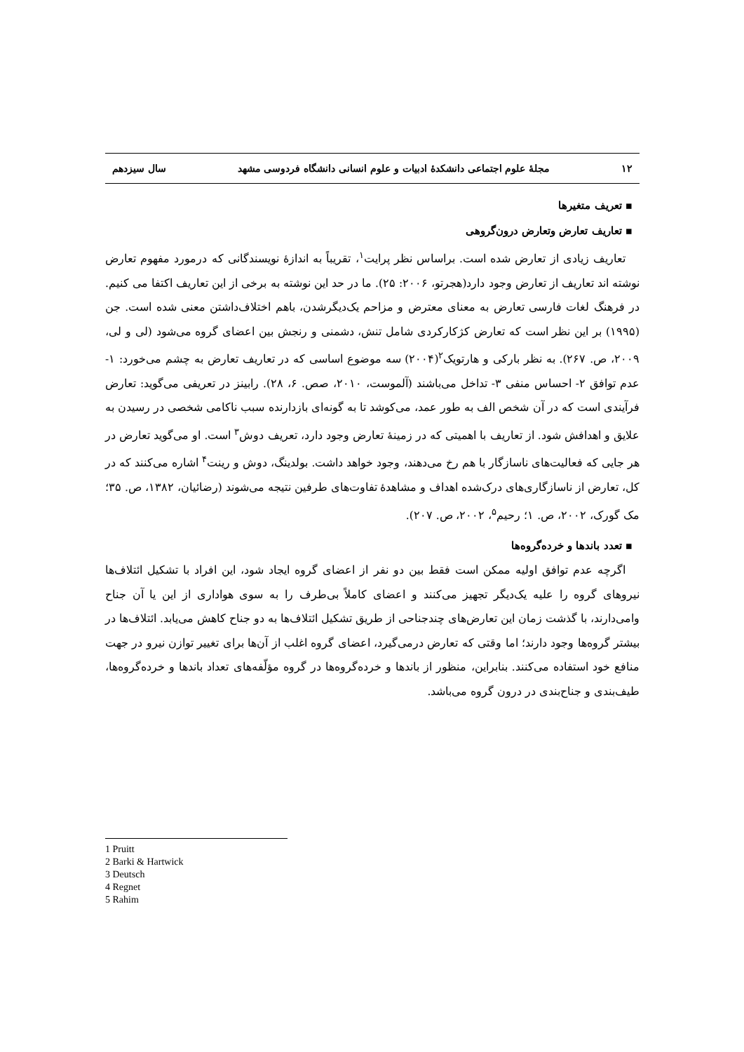۱۲ مجلهٔ علوم اجتماعی دانشکدهٔ ادبیات و علوم انسانی دانشگاه فردوسی مشهد سال سیزدهم
▪ تعریف متغیرها
▪ تعاریف تعارض وتعارض درون‌گروهی
تعاریف زیادی از تعارض شده است. براساس نظر پرایت<sup>۱</sup>، تقریباً به اندازهٔ نویسندگانی که درمورد مفهوم تعارض نوشته اند تعاریف از تعارض وجود دارد(هجرتو، ۲۰۰۶: ۲۵). ما در حد این نوشته به برخی از این تعاریف اکتفا می کنیم. در فرهنگ لغات فارسی تعارض به معنای معترض و مزاحم یک‌دیگرشدن، باهم اختلاف‌داشتن معنی شده است. جن (۱۹۹۵) بر این نظر است که تعارض کژکارکردی شامل تنش، دشمنی و رنجش بین اعضای گروه می‌شود (لی و لی، ۲۰۰۹، ص. ۲۶۷). به نظر بارکی و هارتویک<sup>۲</sup>(۲۰۰۴) سه موضوع اساسی که در تعاریف تعارض به چشم می‌خورد: ۱- عدم توافق ۲- احساس منفی ۳- تداخل می‌باشند (آلموست، ۲۰۱۰، صص. ۶، ۲۸). رابینز در تعریفی می‌گوید: تعارض فرآیندی است که در آن شخص الف به طور عمد، می‌کوشد تا به گونه‌ای بازدارنده سبب ناکامی شخصی در رسیدن به علایق و اهدافش شود. از تعاریف با اهمیتی که در زمینهٔ تعارض وجود دارد، تعریف دوش<sup>۳</sup> است. او می‌گوید تعارض در هر جایی که فعالیت‌های ناسازگار با هم رخ می‌دهند، وجود خواهد داشت. بولدینگ، دوش و رینت<sup>۴</sup> اشاره می‌کنند که در کل، تعارض از ناسازگاری‌های درک‌شده اهداف و مشاهدهٔ تفاوت‌های طرفین نتیجه می‌شوند (رضائیان، ۱۳۸۲، ص. ۳۵؛ مک گورک، ۲۰۰۲، ص. ۱؛ رحیم<sup>۵</sup>، ۲۰۰۲، ص. ۲۰۷).
▪ تعدد باندها و خرده‌گروه‌ها
اگرچه عدم توافق اولیه ممکن است فقط بین دو نفر از اعضای گروه ایجاد شود، این افراد با تشکیل ائتلاف‌ها نیروهای گروه را علیه یک‌دیگر تجهیز می‌کنند و اعضای کاملاً بی‌طرف را به سوی هواداری از این یا آن جناح وامی‌دارند، با گذشت زمان این تعارض‌های چندجناحی از طریق تشکیل ائتلاف‌ها به دو جناح کاهش می‌یابد. ائتلاف‌ها در بیشتر گروه‌ها وجود دارند؛ اما وقتی که تعارض درمی‌گیرد، اعضای گروه اغلب از آن‌ها برای تغییر توازن نیرو در جهت منافع خود استفاده می‌کنند. بنابراین، منظور از باندها و خرده‌گروه‌ها در گروه مؤلّفه‌های تعداد باندها و خرده‌گروه‌ها، طیف‌بندی و جناح‌بندی در درون گروه می‌باشد.
1 Pruitt
2 Barki & Hartwick
3 Deutsch
4 Regnet
5 Rahim